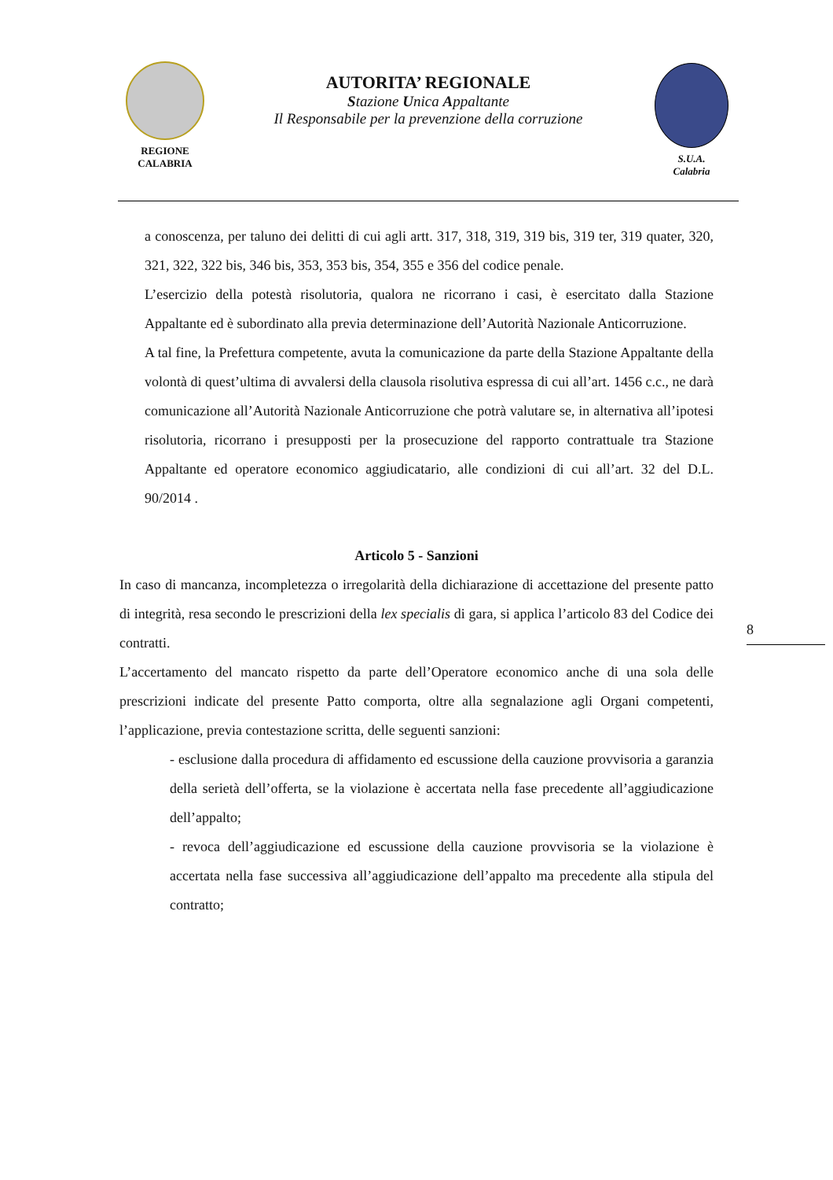REGIONE
CALABRIA
AUTORITA’ REGIONALE
Stazione Unica Appaltante
Il Responsabile per la prevenzione della corruzione
S.U.A.
Calabria
a conoscenza, per taluno dei delitti di cui agli artt. 317, 318, 319, 319 bis, 319 ter, 319 quater, 320, 321, 322, 322 bis, 346 bis, 353, 353 bis, 354, 355 e 356 del codice penale.
L’esercizio della potestà risolutoria, qualora ne ricorrano i casi, è esercitato dalla Stazione Appaltante ed è subordinato alla previa determinazione dell’Autorità Nazionale Anticorruzione.
A tal fine, la Prefettura competente, avuta la comunicazione da parte della Stazione Appaltante della volontà di quest’ultima di avvalersi della clausola risolutiva espressa di cui all’art. 1456 c.c., ne darà comunicazione all’Autorità Nazionale Anticorruzione che potrà valutare se, in alternativa all’ipotesi risolutoria, ricorrano i presupposti per la prosecuzione del rapporto contrattuale tra Stazione Appaltante ed operatore economico aggiudicatario, alle condizioni di cui all’art. 32 del D.L. 90/2014 .
Articolo 5 - Sanzioni
In caso di mancanza, incompletezza o irregolarità della dichiarazione di accettazione del presente patto di integrità, resa secondo le prescrizioni della lex specialis di gara, si applica l’articolo 83 del Codice dei contratti.
L’accertamento del mancato rispetto da parte dell’Operatore economico anche di una sola delle prescrizioni indicate del presente Patto comporta, oltre alla segnalazione agli Organi competenti, l’applicazione, previa contestazione scritta, delle seguenti sanzioni:
- esclusione dalla procedura di affidamento ed escussione della cauzione provvisoria a garanzia della serietà dell’offerta, se la violazione è accertata nella fase precedente all’aggiudicazione dell’appalto;
- revoca dell’aggiudicazione ed escussione della cauzione provvisoria se la violazione è accertata nella fase successiva all’aggiudicazione dell’appalto ma precedente alla stipula del contratto;
8